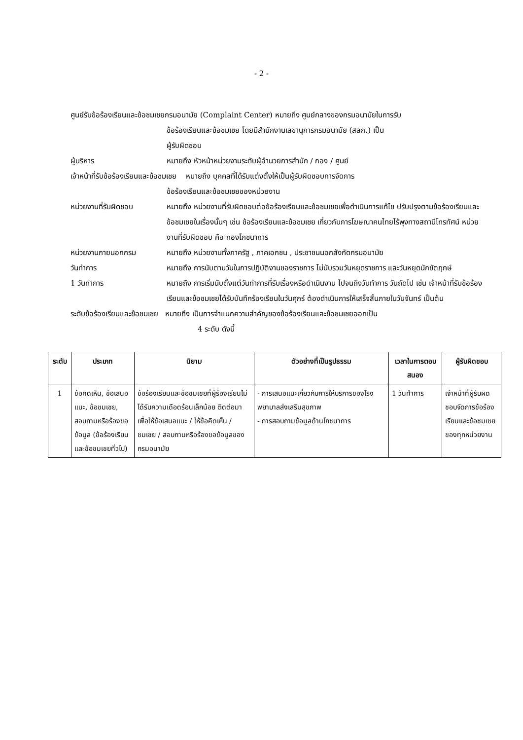- 2 -
ศูนย์รับข้อร้องเรียนและข้อชมเชยกรมอนามัย (Complaint Center) หมายถึง ศูนย์กลางของกรมอนามัยในการรับ
ข้อร้องเรียนและข้อชมเชย โดยมีสำนักงานเลขานุการกรมอนามัย (สลก.) เป็น
ผู้รับผิดชอบ
ผู้บริหาร หมายถึง หัวหน้าหน่วยงานระดับผู้อำนวยการสำนัก / กอง / ศูนย์
เจ้าหน้าที่รับข้อร้องเรียนและข้อชมเชย หมายถึง บุคคลที่ได้รับแต่งตั้งให้เป็นผู้รับผิดชอบการจัดการ
ข้อร้องเรียนและข้อชมเชยของหน่วยงาน
หน่วยงานที่รับผิดชอบ หมายถึง หน่วยงานที่รับผิดชอบต่อข้อร้องเรียนและข้อชมเชยเพื่อดำเนินการแก้ไข ปรับปรุงตามข้อร้องเรียนและข้อชมเชยในเรื่องนั้นๆ เช่น ข้อร้องเรียนและข้อชมเชย เกี่ยวกับการโฆษณาคนไทยไร้พุงทางสถานีโทรทัศน์ หน่วยงานที่รับผิดชอบ คือ กองโภชนาการ
หน่วยงานภายนอกกรม หมายถึง หน่วยงานทั้งภาครัฐ , ภาคเอกชน , ประชาชนนอกสังกัดกรมอนามัย
วันทำการ หมายถึง การนับตามวันในการปฏิบัติงานของราชการ ไม่นับรวมวันหยุดราชการ และวันหยุดนักขัตฤกษ์
1 วันทำการ หมายถึง การเริ่มนับตั้งแต่วันทำการที่รับเรื่องหรือดำเนินงาน ไปจนถึงวันทำการ วันถัดไป เช่น เจ้าหน้าที่รับข้อร้องเรียนและข้อชมเชยได้รับบันทึกร้องเรียนในวันศุกร์ ต้องดำเนินการให้เสร็จสิ้นภายในวันจันทร์ เป็นต้น
ระดับข้อร้องเรียนและข้อชมเชย หมายถึง เป็นการจำแนกความสำคัญของข้อร้องเรียนและข้อชมเชยออกเป็น
4 ระดับ ดังนี้
| ระดับ | ประเภท | นิยาม | ตัวอย่างที่เป็นรูปธรรม | เวลาในการตอบสนอง | ผู้รับผิดชอบ |
| --- | --- | --- | --- | --- | --- |
| 1 | ข้อคิดเห็น, ข้อเสนอแนะ, ข้อชมเชย, สอบถามหรือร้องขอข้อมูล (ข้อร้องเรียนและข้อชมเชยทั่วไป) | ข้อร้องเรียนและข้อชมเชยที่ผู้ร้องเรียนไม่ได้รับความเดือดร้อนเล็กน้อย ติดต่อมาเพื่อให้ข้อเสนอแนะ / ให้ข้อคิดเห็น / ชมเชย / สอบถามหรือร้องขอข้อมูลของกรมอนามัย | - การเสนอแนะเกี่ยวกับการให้บริการของโรงพยาบาลส่งเสริมสุขภาพ - การสอบถามข้อมูลด้านโภชนาการ | 1 วันทำการ | เจ้าหน้าที่ผู้รับผิดชอบจัดการข้อร้องเรียนและข้อชมเชยของทุกหน่วยงาน |